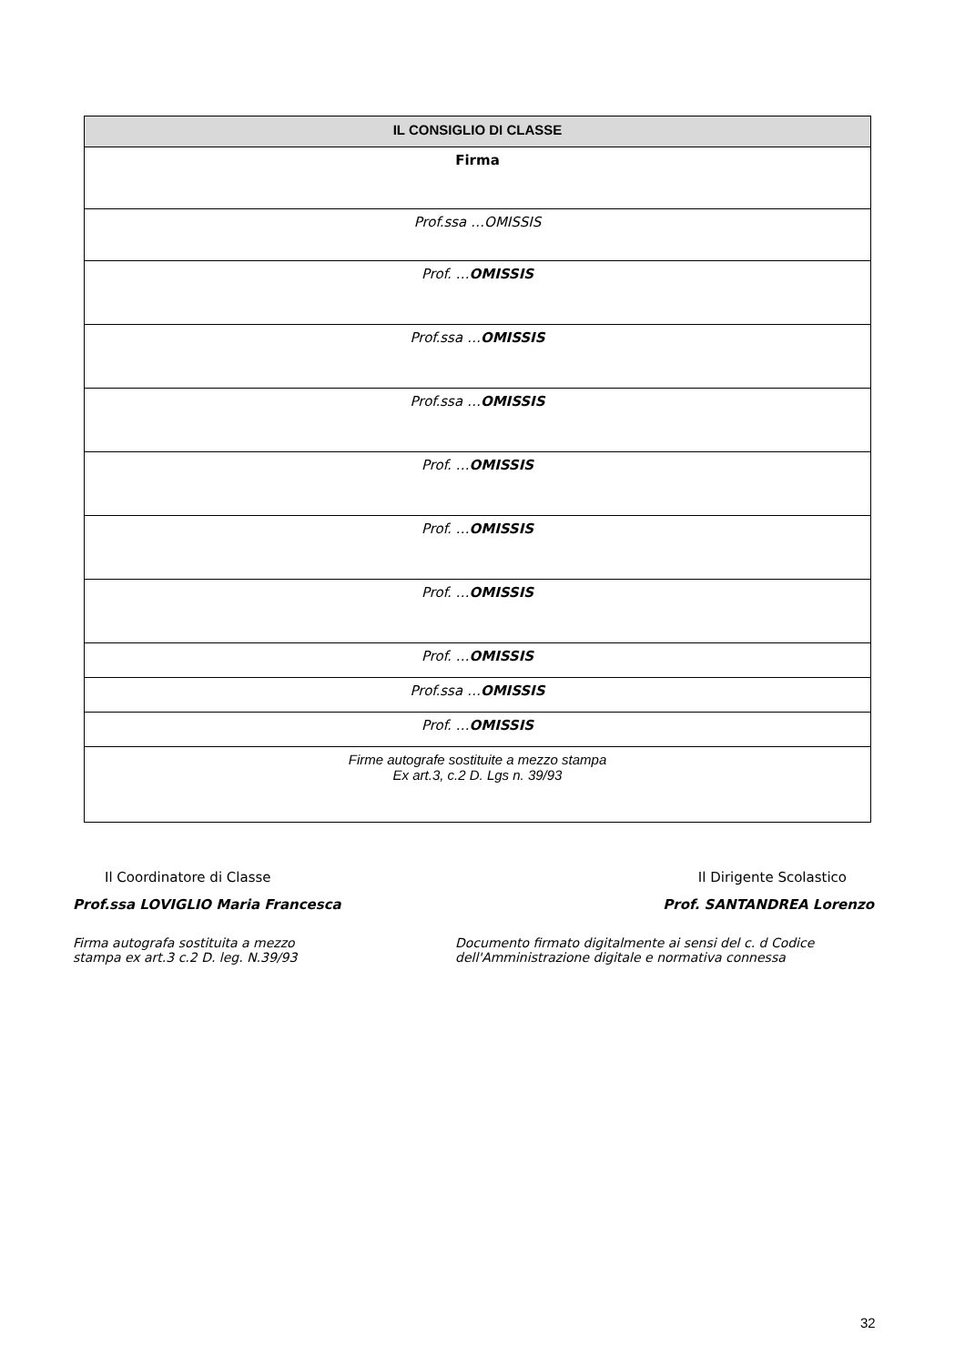| IL CONSIGLIO DI CLASSE |
| --- |
| Firma |
| Prof.ssa …OMISSIS |
| Prof. … OMISSIS |
| Prof.ssa … OMISSIS |
| Prof.ssa … OMISSIS |
| Prof. … OMISSIS |
| Prof. … OMISSIS |
| Prof. … OMISSIS |
| Prof. … OMISSIS |
| Prof.ssa … OMISSIS |
| Prof. … OMISSIS |
| Firme autografe sostituite a mezzo stampa Ex art.3, c.2 D. Lgs n. 39/93 |
Il Coordinatore di Classe
Prof.ssa LOVIGLIO Maria Francesca
Firma autografa sostituita a mezzo
stampa ex art.3 c.2 D. leg. N.39/93
Il Dirigente Scolastico
Prof. SANTANDREA Lorenzo
Documento firmato digitalmente ai sensi del c. d Codice
dell'Amministrazione digitale e normativa connessa
32